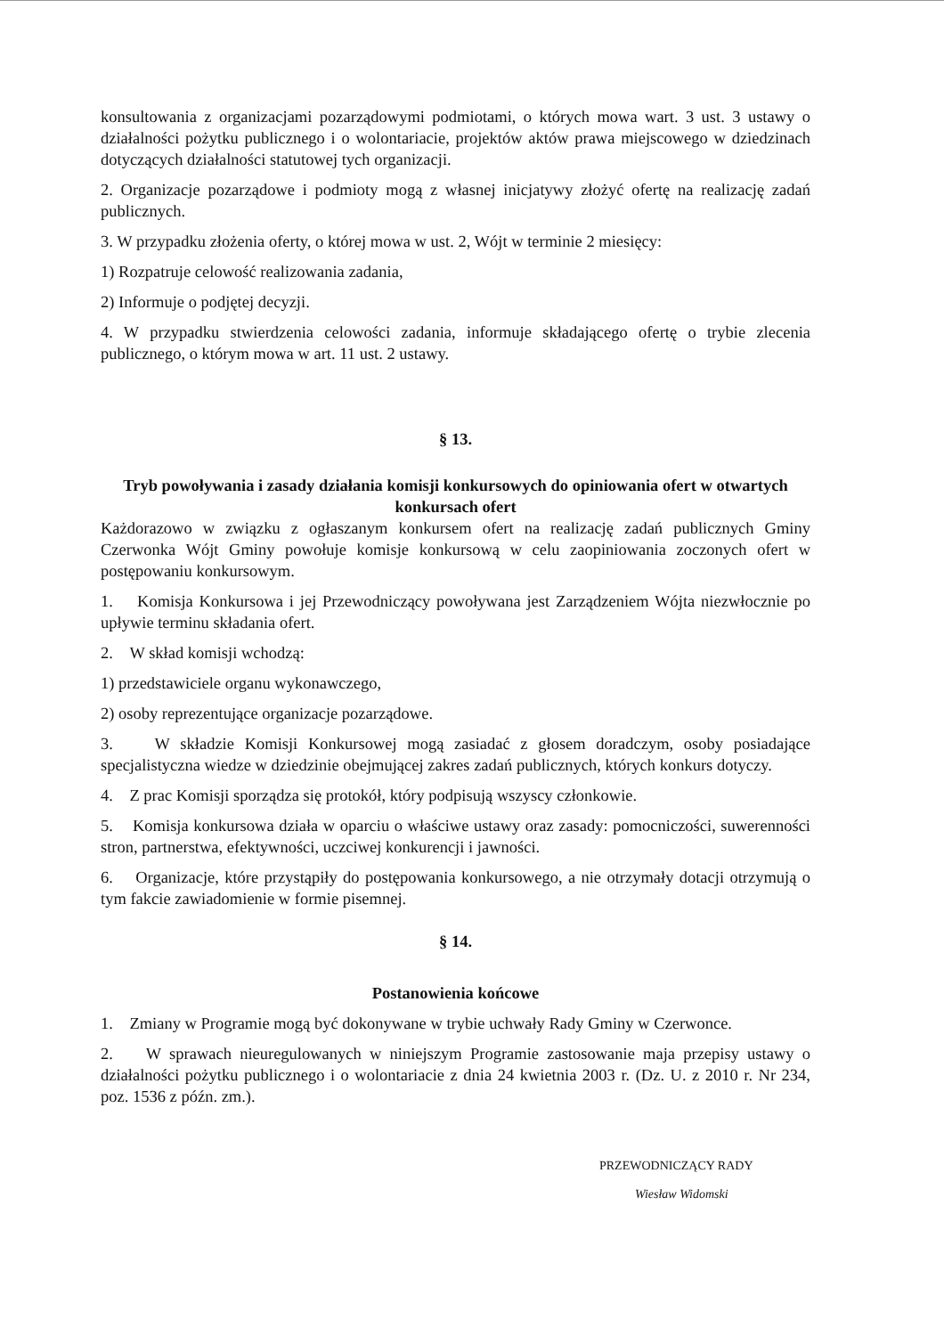konsultowania z organizacjami pozarządowymi podmiotami, o których mowa wart. 3 ust. 3 ustawy o działalności pożytku publicznego i o wolontariacie, projektów aktów prawa miejscowego w dziedzinach dotyczących działalności statutowej tych organizacji.
2. Organizacje pozarządowe i podmioty mogą z własnej inicjatywy złożyć ofertę na realizację zadań publicznych.
3. W przypadku złożenia oferty, o której mowa w ust. 2, Wójt w terminie 2 miesięcy:
1) Rozpatruje celowość realizowania zadania,
2) Informuje o podjętej decyzji.
4. W przypadku stwierdzenia celowości zadania, informuje składającego ofertę o trybie zlecenia publicznego, o którym mowa w art. 11 ust. 2 ustawy.
§ 13.
Tryb powoływania i zasady działania komisji konkursowych do opiniowania ofert w otwartych konkursach ofert
Każdorazowo w związku z ogłaszanym konkursem ofert na realizację zadań publicznych Gminy Czerwonka Wójt Gminy powołuje komisje konkursową w celu zaopiniowania zoczonych ofert w postępowaniu konkursowym.
1. Komisja Konkursowa i jej Przewodniczący powoływana jest Zarządzeniem Wójta niezwłocznie po upływie terminu składania ofert.
2. W skład komisji wchodzą:
1) przedstawiciele organu wykonawczego,
2) osoby reprezentujące organizacje pozarządowe.
3. W składzie Komisji Konkursowej mogą zasiadać z głosem doradczym, osoby posiadające specjalistyczna wiedze w dziedzinie obejmującej zakres zadań publicznych, których konkurs dotyczy.
4. Z prac Komisji sporządza się protokół, który podpisują wszyscy członkowie.
5. Komisja konkursowa działa w oparciu o właściwe ustawy oraz zasady: pomocniczości, suwerenności stron, partnerstwa, efektywności, uczciwej konkurencji i jawności.
6. Organizacje, które przystąpiły do postępowania konkursowego, a nie otrzymały dotacji otrzymują o tym fakcie zawiadomienie w formie pisemnej.
§ 14.
Postanowienia końcowe
1. Zmiany w Programie mogą być dokonywane w trybie uchwały Rady Gminy w Czerwonce.
2. W sprawach nieuregulowanych w niniejszym Programie zastosowanie maja przepisy ustawy o działalności pożytku publicznego i o wolontariacie z dnia 24 kwietnia 2003 r. (Dz. U. z 2010 r. Nr 234, poz. 1536 z późn. zm.).
PRZEWODNICZĄCY RADY
Wiesław Widomski